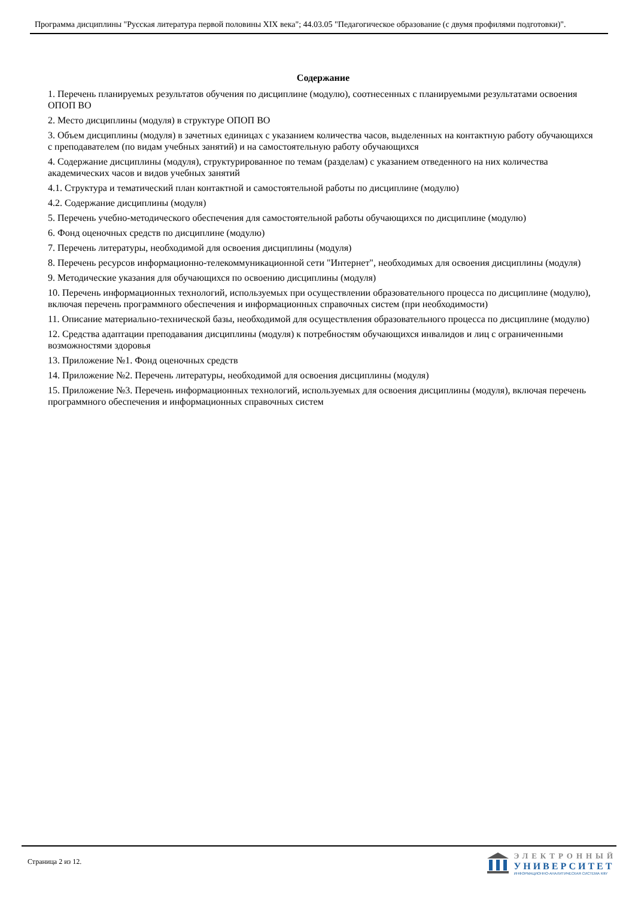Программа дисциплины "Русская литература первой половины XIX века"; 44.03.05 "Педагогическое образование (с двумя профилями подготовки)".
Содержание
1. Перечень планируемых результатов обучения по дисциплине (модулю), соотнесенных с планируемыми результатами освоения ОПОП ВО
2. Место дисциплины (модуля) в структуре ОПОП ВО
3. Объем дисциплины (модуля) в зачетных единицах с указанием количества часов, выделенных на контактную работу обучающихся с преподавателем (по видам учебных занятий) и на самостоятельную работу обучающихся
4. Содержание дисциплины (модуля), структурированное по темам (разделам) с указанием отведенного на них количества академических часов и видов учебных занятий
4.1. Структура и тематический план контактной и самостоятельной работы по дисциплине (модулю)
4.2. Содержание дисциплины (модуля)
5. Перечень учебно-методического обеспечения для самостоятельной работы обучающихся по дисциплине (модулю)
6. Фонд оценочных средств по дисциплине (модулю)
7. Перечень литературы, необходимой для освоения дисциплины (модуля)
8. Перечень ресурсов информационно-телекоммуникационной сети "Интернет", необходимых для освоения дисциплины (модуля)
9. Методические указания для обучающихся по освоению дисциплины (модуля)
10. Перечень информационных технологий, используемых при осуществлении образовательного процесса по дисциплине (модулю), включая перечень программного обеспечения и информационных справочных систем (при необходимости)
11. Описание материально-технической базы, необходимой для осуществления образовательного процесса по дисциплине (модулю)
12. Средства адаптации преподавания дисциплины (модуля) к потребностям обучающихся инвалидов и лиц с ограниченными возможностями здоровья
13. Приложение №1. Фонд оценочных средств
14. Приложение №2. Перечень литературы, необходимой для освоения дисциплины (модуля)
15. Приложение №3. Перечень информационных технологий, используемых для освоения дисциплины (модуля), включая перечень программного обеспечения и информационных справочных систем
Страница 2 из 12.
ЭЛЕКТРОННЫЙ
УНИВЕРСИТЕТ
ИНФОРМАЦИОННО-АНАЛИТИЧЕСКАЯ СИСТЕМА КФУ